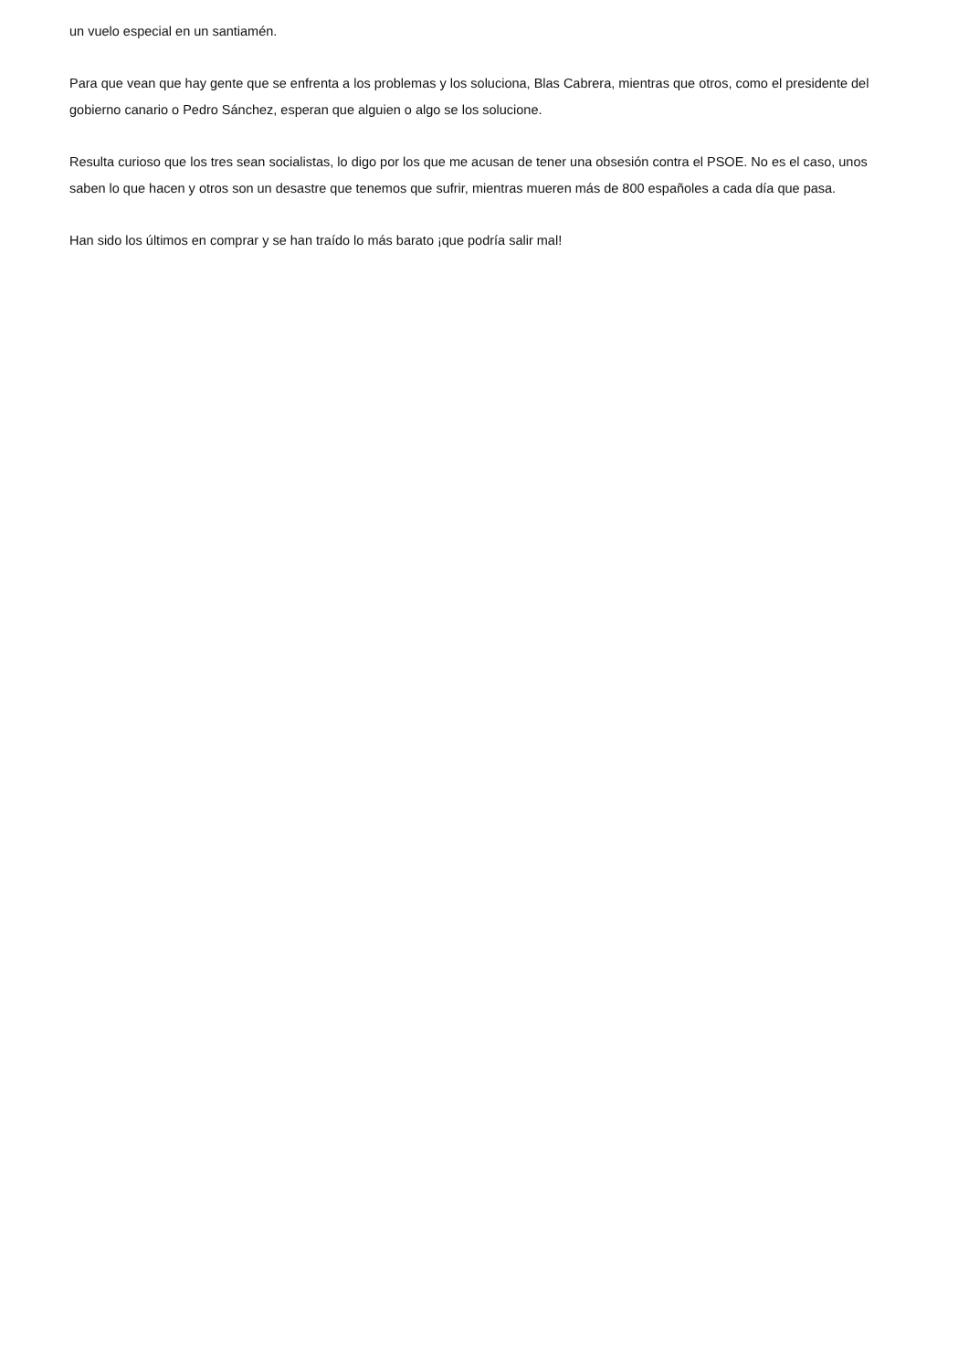un vuelo especial en un santiamén.
Para que vean que hay gente que se enfrenta a los problemas y los soluciona, Blas Cabrera, mientras que otros, como el presidente del gobierno canario o Pedro Sánchez, esperan que alguien o algo se los solucione.
Resulta curioso que los tres sean socialistas, lo digo por los que me acusan de tener una obsesión contra el PSOE. No es el caso, unos saben lo que hacen y otros son un desastre que tenemos que sufrir, mientras mueren más de 800 españoles a cada día que pasa.
Han sido los últimos en comprar y se han traído lo más barato ¡que podría salir mal!